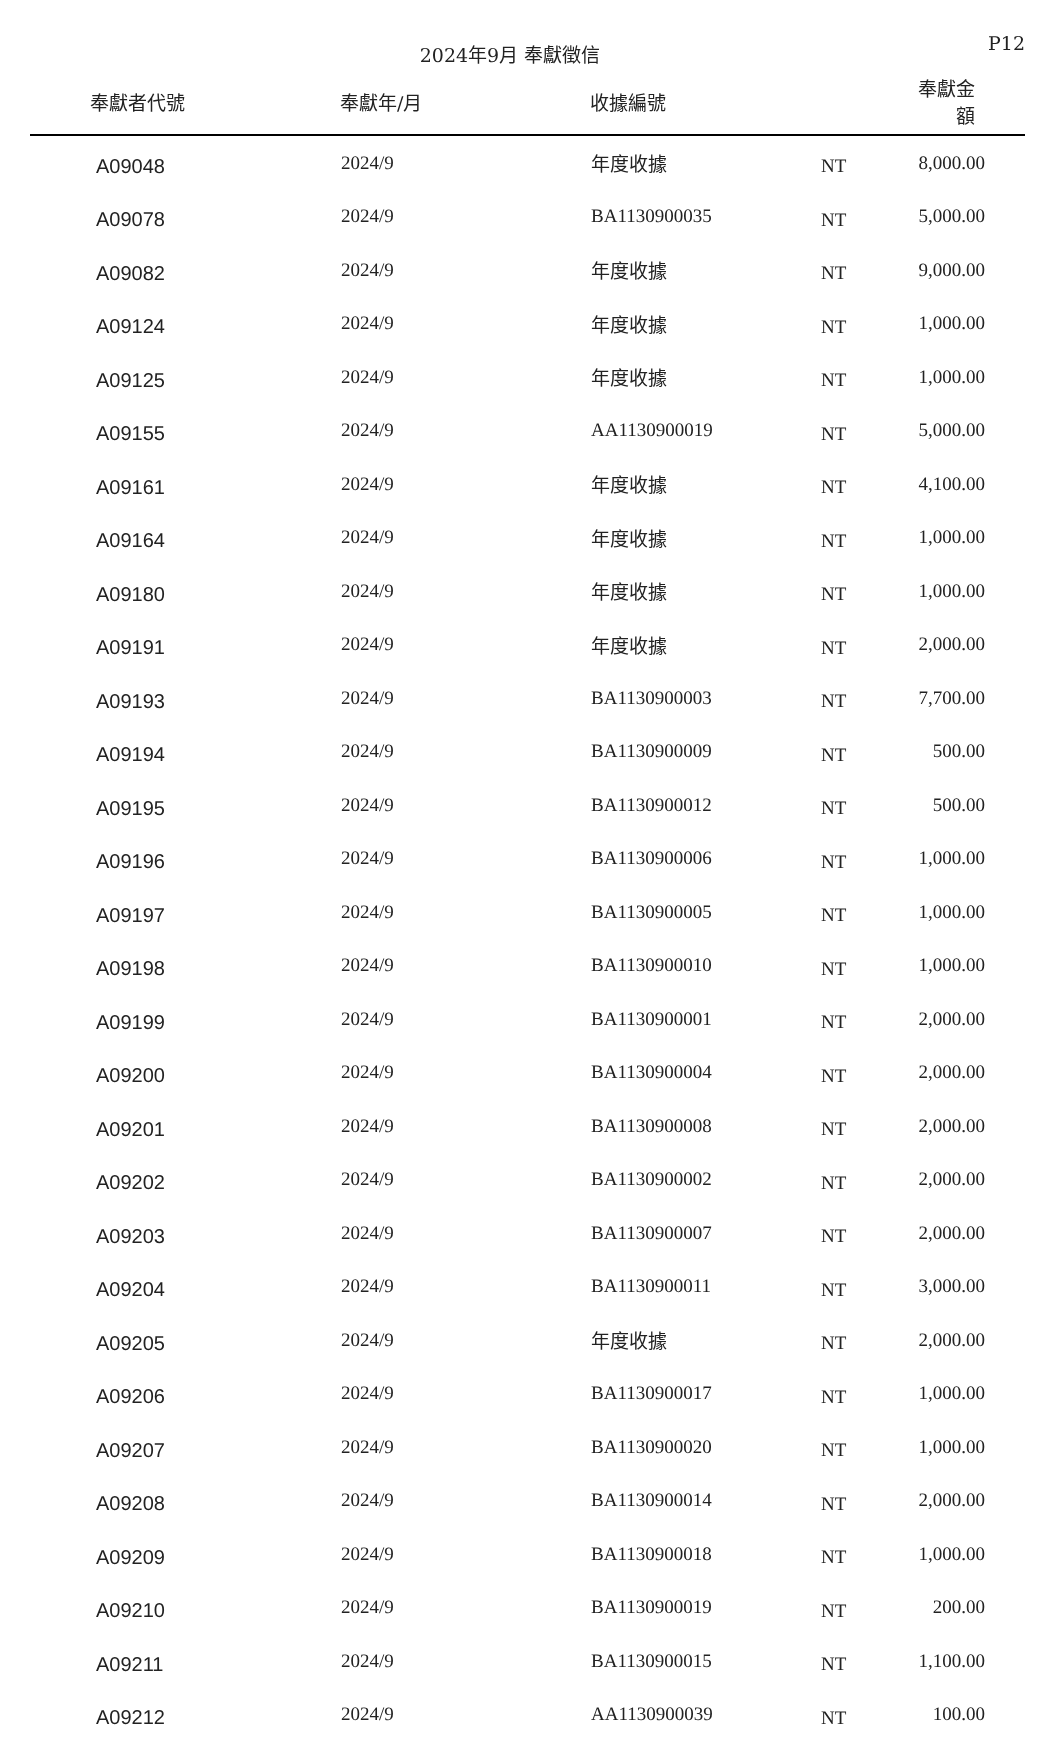2024年9月 奉獻徵信
P12
| 奉獻者代號 | 奉獻年/月 | 收據編號 | | 奉獻金額 |
| --- | --- | --- | --- | --- |
| A09048 | 2024/9 | 年度收據 | NT | 8,000.00 |
| A09078 | 2024/9 | BA1130900035 | NT | 5,000.00 |
| A09082 | 2024/9 | 年度收據 | NT | 9,000.00 |
| A09124 | 2024/9 | 年度收據 | NT | 1,000.00 |
| A09125 | 2024/9 | 年度收據 | NT | 1,000.00 |
| A09155 | 2024/9 | AA1130900019 | NT | 5,000.00 |
| A09161 | 2024/9 | 年度收據 | NT | 4,100.00 |
| A09164 | 2024/9 | 年度收據 | NT | 1,000.00 |
| A09180 | 2024/9 | 年度收據 | NT | 1,000.00 |
| A09191 | 2024/9 | 年度收據 | NT | 2,000.00 |
| A09193 | 2024/9 | BA1130900003 | NT | 7,700.00 |
| A09194 | 2024/9 | BA1130900009 | NT | 500.00 |
| A09195 | 2024/9 | BA1130900012 | NT | 500.00 |
| A09196 | 2024/9 | BA1130900006 | NT | 1,000.00 |
| A09197 | 2024/9 | BA1130900005 | NT | 1,000.00 |
| A09198 | 2024/9 | BA1130900010 | NT | 1,000.00 |
| A09199 | 2024/9 | BA1130900001 | NT | 2,000.00 |
| A09200 | 2024/9 | BA1130900004 | NT | 2,000.00 |
| A09201 | 2024/9 | BA1130900008 | NT | 2,000.00 |
| A09202 | 2024/9 | BA1130900002 | NT | 2,000.00 |
| A09203 | 2024/9 | BA1130900007 | NT | 2,000.00 |
| A09204 | 2024/9 | BA1130900011 | NT | 3,000.00 |
| A09205 | 2024/9 | 年度收據 | NT | 2,000.00 |
| A09206 | 2024/9 | BA1130900017 | NT | 1,000.00 |
| A09207 | 2024/9 | BA1130900020 | NT | 1,000.00 |
| A09208 | 2024/9 | BA1130900014 | NT | 2,000.00 |
| A09209 | 2024/9 | BA1130900018 | NT | 1,000.00 |
| A09210 | 2024/9 | BA1130900019 | NT | 200.00 |
| A09211 | 2024/9 | BA1130900015 | NT | 1,100.00 |
| A09212 | 2024/9 | AA1130900039 | NT | 100.00 |